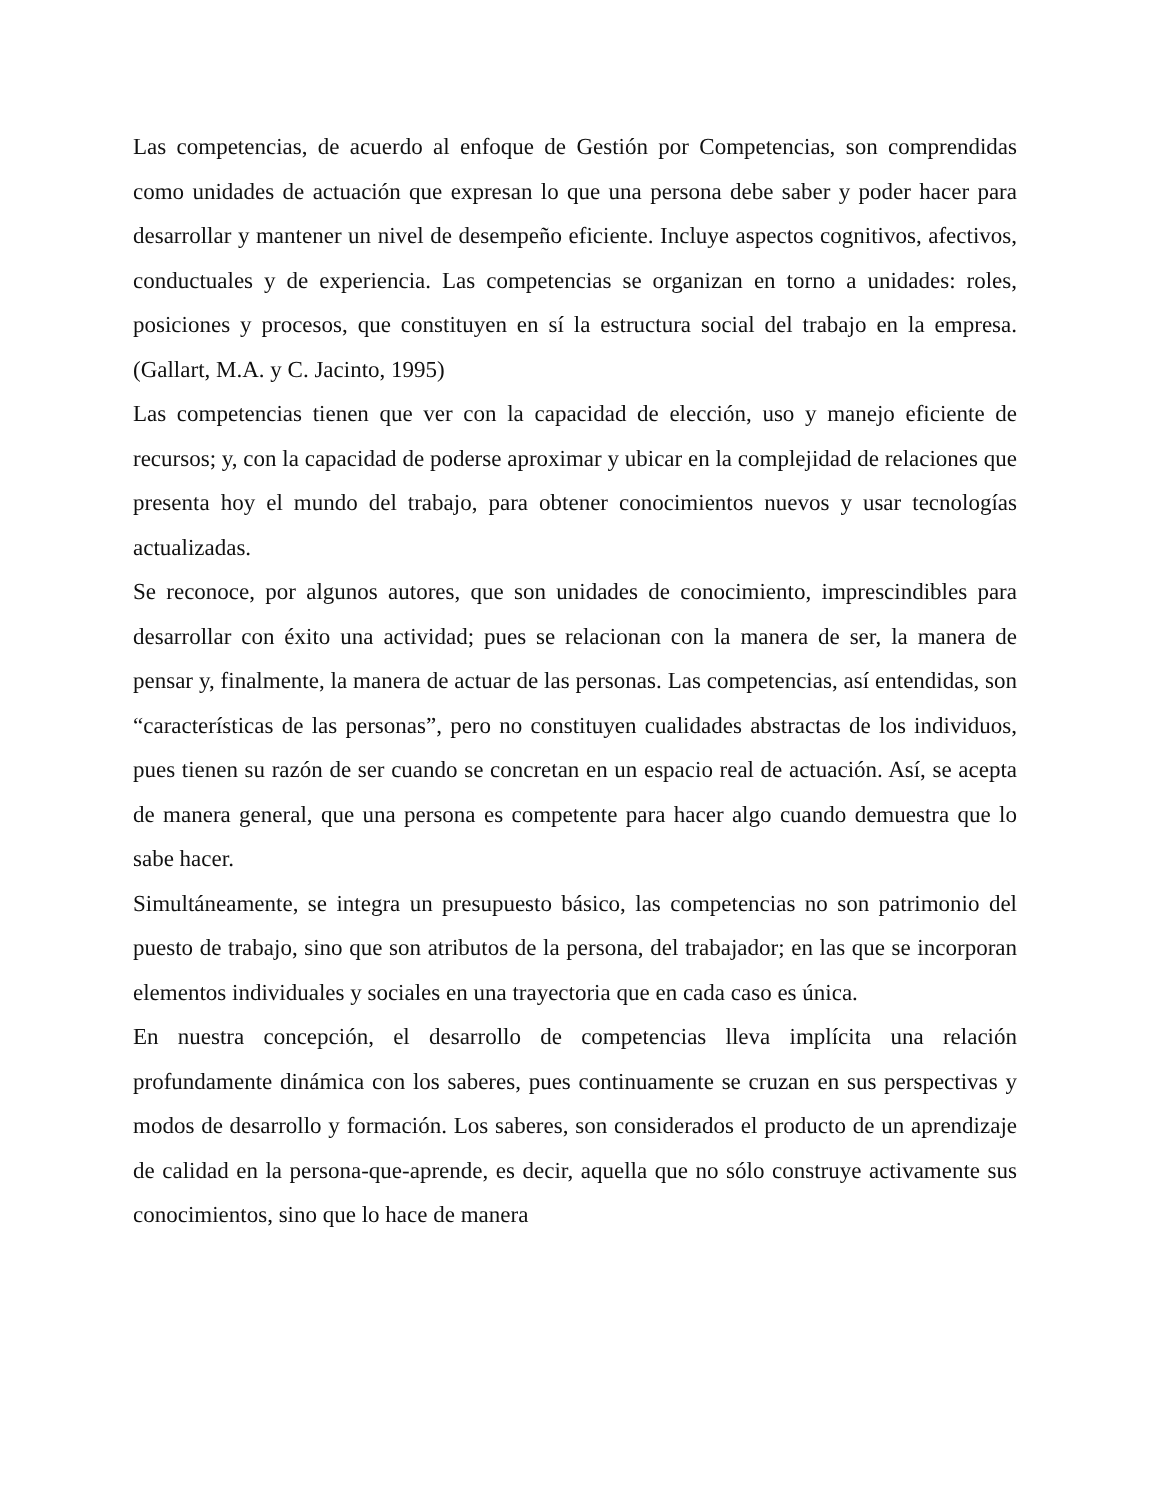Las competencias, de acuerdo al enfoque de Gestión por Competencias, son comprendidas como unidades de actuación que expresan lo que una persona debe saber y poder hacer para desarrollar y mantener un nivel de desempeño eficiente. Incluye aspectos cognitivos, afectivos, conductuales y de experiencia. Las competencias se organizan en torno a unidades: roles, posiciones y procesos, que constituyen en sí la estructura social del trabajo en la empresa. (Gallart, M.A. y C. Jacinto, 1995)
Las competencias tienen que ver con la capacidad de elección, uso y manejo eficiente de recursos; y, con la capacidad de poderse aproximar y ubicar en la complejidad de relaciones que presenta hoy el mundo del trabajo, para obtener conocimientos nuevos y usar tecnologías actualizadas.
Se reconoce, por algunos autores, que son unidades de conocimiento, imprescindibles para desarrollar con éxito una actividad; pues se relacionan con la manera de ser, la manera de pensar y, finalmente, la manera de actuar de las personas. Las competencias, así entendidas, son “características de las personas”, pero no constituyen cualidades abstractas de los individuos, pues tienen su razón de ser cuando se concretan en un espacio real de actuación. Así, se acepta de manera general, que una persona es competente para hacer algo cuando demuestra que lo sabe hacer.
Simultáneamente, se integra un presupuesto básico, las competencias no son patrimonio del puesto de trabajo, sino que son atributos de la persona, del trabajador; en las que se incorporan elementos individuales y sociales en una trayectoria que en cada caso es única.
En nuestra concepción, el desarrollo de competencias lleva implícita una relación profundamente dinámica con los saberes, pues continuamente se cruzan en sus perspectivas y modos de desarrollo y formación. Los saberes, son considerados el producto de un aprendizaje de calidad en la persona-que-aprende, es decir, aquella que no sólo construye activamente sus conocimientos, sino que lo hace de manera